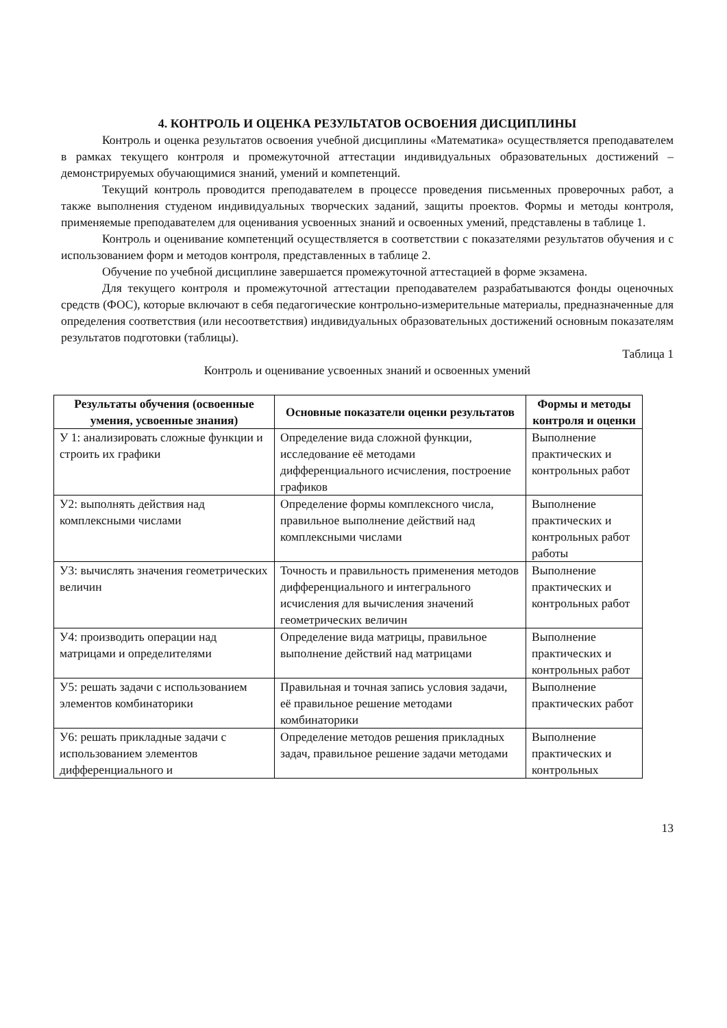4. КОНТРОЛЬ И ОЦЕНКА РЕЗУЛЬТАТОВ ОСВОЕНИЯ ДИСЦИПЛИНЫ
Контроль и оценка результатов освоения учебной дисциплины «Математика» осуществляется преподавателем в рамках текущего контроля и промежуточной аттестации индивидуальных образовательных достижений – демонстрируемых обучающимися знаний, умений и компетенций.
Текущий контроль проводится преподавателем в процессе проведения письменных проверочных работ, а также выполнения студеном индивидуальных творческих заданий, защиты проектов. Формы и методы контроля, применяемые преподавателем для оценивания усвоенных знаний и освоенных умений, представлены в таблице 1.
Контроль и оценивание компетенций осуществляется в соответствии с показателями результатов обучения и с использованием форм и методов контроля, представленных в таблице 2.
Обучение по учебной дисциплине завершается промежуточной аттестацией в форме экзамена.
Для текущего контроля и промежуточной аттестации преподавателем разрабатываются фонды оценочных средств (ФОС), которые включают в себя педагогические контрольно-измерительные материалы, предназначенные для определения соответствия (или несоответствия) индивидуальных образовательных достижений основным показателям результатов подготовки (таблицы).
Таблица 1
Контроль и оценивание усвоенных знаний и освоенных умений
| Результаты обучения (освоенные умения, усвоенные знания) | Основные показатели оценки результатов | Формы и методы контроля и оценки |
| --- | --- | --- |
| У 1: анализировать сложные функции и строить их графики | Определение вида сложной функции, исследование её методами дифференциального исчисления, построение графиков | Выполнение практических и контрольных работ |
| У2: выполнять действия над комплексными числами | Определение формы комплексного числа, правильное выполнение действий над комплексными числами | Выполнение практических и контрольных работ работы |
| У3: вычислять значения геометрических величин | Точность и правильность применения методов дифференциального и интегрального исчисления для вычисления значений геометрических величин | Выполнение практических и контрольных работ |
| У4: производить операции над матрицами и определителями | Определение вида матрицы, правильное выполнение действий над матрицами | Выполнение практических и контрольных работ |
| У5: решать задачи с использованием элементов комбинаторики | Правильная и точная запись условия задачи, её правильное решение методами комбинаторики | Выполнение практических работ |
| У6: решать прикладные задачи с использованием элементов дифференциального и | Определение методов решения прикладных задач, правильное решение задачи методами | Выполнение практических и контрольных |
13